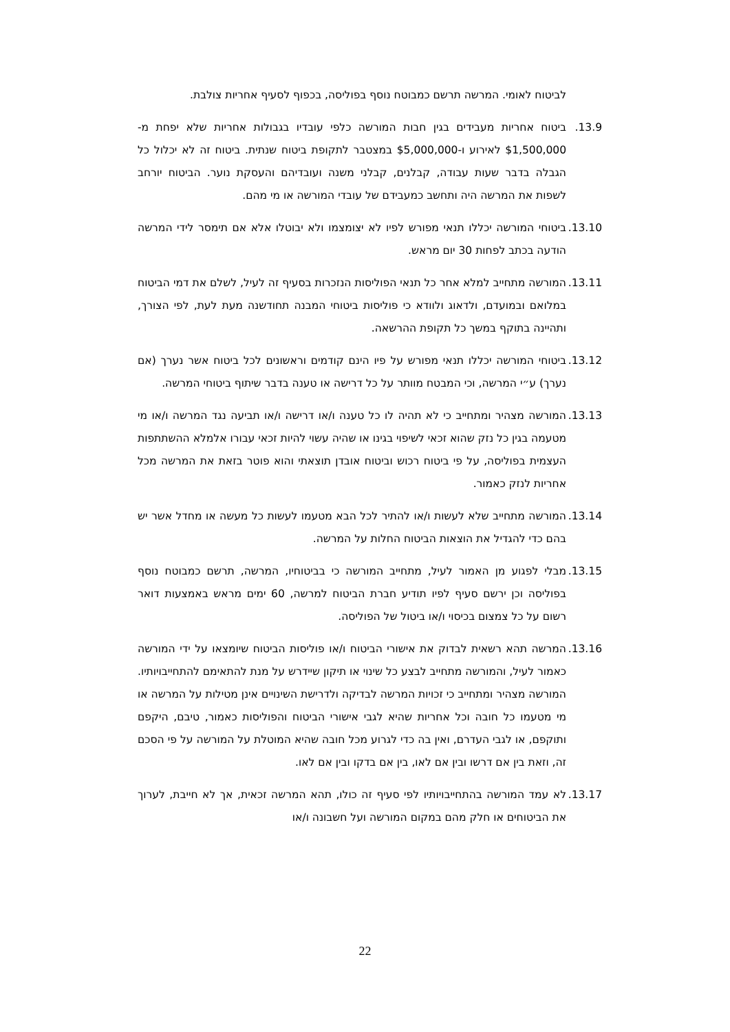לביטוח לאומי. המרשה תרשם כמבוטח נוסף בפוליסה, בכפוף לסעיף אחריות צולבת.
13.9. ביטוח אחריות מעבידים בגין חבות המורשה כלפי עובדיו בגבולות אחריות שלא יפחת מ- $1,500,000 לאירוע ו-$5,000,000 במצטבר לתקופת ביטוח שנתית. ביטוח זה לא יכלול כל הגבלה בדבר שעות עבודה, קבלנים, קבלני משנה ועובדיהם והעסקת נוער. הביטוח יורחב לשפות את המרשה היה ותחשב כמעבידם של עובדי המורשה או מי מהם.
13.10.
ביטוחי המורשה יכללו תנאי מפורש לפיו לא יצומצמו ולא יבוטלו אלא אם תימסר לידי המרשה הודעה בכתב לפחות 30 יום מראש.
13.11.
המורשה מתחייב למלא אחר כל תנאי הפוליסות הנזכרות בסעיף זה לעיל, לשלם את דמי הביטוח במלואם ובמועדם, ולדאוג ולוודא כי פוליסות ביטוחי המבנה תחודשנה מעת לעת, לפי הצורך, ותהיינה בתוקף במשך כל תקופת ההרשאה.
13.12.
ביטוחי המורשה יכללו תנאי מפורש על פיו הינם קודמים וראשונים לכל ביטוח אשר נערך (אם נערך) ע״י המרשה, וכי המבטח מוותר על כל דרישה או טענה בדבר שיתוף ביטוחי המרשה.
13.13.
המורשה מצהיר ומתחייב כי לא תהיה לו כל טענה ו/או דרישה ו/או תביעה נגד המרשה ו/או מי מטעמה בגין כל נזק שהוא זכאי לשיפוי בגינו או שהיה עשוי להיות זכאי עבורו אלמלא ההשתתפות העצמית בפוליסה, על פי ביטוח רכוש וביטוח אובדן תוצאתי והוא פוטר בזאת את המרשה מכל אחריות לנזק כאמור.
13.14.
המורשה מתחייב שלא לעשות ו/או להתיר לכל הבא מטעמו לעשות כל מעשה או מחדל אשר יש בהם כדי להגדיל את הוצאות הביטוח החלות על המרשה.
13.15.
מבלי לפגוע מן האמור לעיל, מתחייב המורשה כי בביטוחיו, המרשה, תרשם כמבוטח נוסף בפוליסה וכן ירשם סעיף לפיו תודיע חברת הביטוח למרשה, 60 ימים מראש באמצעות דואר רשום על כל צמצום בכיסוי ו/או ביטול של הפוליסה.
13.16.
המרשה תהא רשאית לבדוק את אישורי הביטוח ו/או פוליסות הביטוח שיומצאו על ידי המורשה כאמור לעיל, והמורשה מתחייב לבצע כל שינוי או תיקון שיידרש על מנת להתאימם להתחייבויותיו. המורשה מצהיר ומתחייב כי זכויות המרשה לבדיקה ולדרישת השינויים אינן מטילות על המרשה או מי מטעמו כל חובה וכל אחריות שהיא לגבי אישורי הביטוח והפוליסות כאמור, טיבם, היקפם ותוקפם, או לגבי העדרם, ואין בה כדי לגרוע מכל חובה שהיא המוטלת על המורשה על פי הסכם זה, וזאת בין אם דרשו ובין אם לאו, בין אם בדקו ובין אם לאו.
13.17.
לא עמד המורשה בהתחייבויותיו לפי סעיף זה כולו, תהא המרשה זכאית, אך לא חייבת, לערוך את הביטוחים או חלק מהם במקום המורשה ועל חשבונה ו/או
22